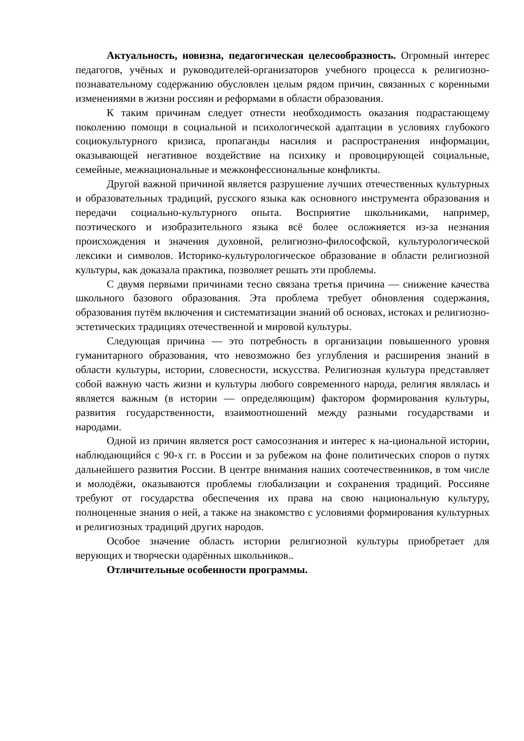Актуальность, новизна, педагогическая целесообразность. Огромный интерес педагогов, учёных и руководителей-организаторов учебного процесса к религиозно-познавательному содержанию обусловлен целым рядом причин, связанных с коренными изменениями в жизни россиян и реформами в области образования.
К таким причинам следует отнести необходимость оказания подрастающему поколению помощи в социальной и психологической адаптации в условиях глубокого социокультурного кризиса, пропаганды насилия и распространения информации, оказывающей негативное воздействие на психику и провоцирующей социальные, семейные, межнациональные и межконфессиональные конфликты.
Другой важной причиной является разрушение лучших отечественных культурных и образовательных традиций, русского языка как основного инструмента образования и передачи социально-культурного опыта. Восприятие школьниками, например, поэтического и изобразительного языка всё более осложняется из-за незнания происхождения и значения духовной, религиозно-философской, культурологической лексики и символов. Историко-культурологическое образование в области религиозной культуры, как доказала практика, позволяет решать эти проблемы.
С двумя первыми причинами тесно связана третья причина — снижение качества школьного базового образования. Эта проблема требует обновления содержания, образования путём включения и систематизации знаний об основах, истоках и религиозно-эстетических традициях отечественной и мировой культуры.
Следующая причина — это потребность в организации повышенного уровня гуманитарного образования, что невозможно без углубления и расширения знаний в области культуры, истории, словесности, искусства. Религиозная культура представляет собой важную часть жизни и культуры любого современного народа, религия являлась и является важным (в истории — определяющим) фактором формирования культуры, развития государственности, взаимоотношений между разными государствами и народами.
Одной из причин является рост самосознания и интерес к на-циональной истории, наблюдающийся с 90-х гг. в России и за рубежом на фоне политических споров о путях дальнейшего развития России. В центре внимания наших соотечественников, в том числе и молодёжи, оказываются проблемы глобализации и сохранения традиций. Россияне требуют от государства обеспечения их права на свою национальную культуру, полноценные знания о ней, а также на знакомство с условиями формирования культурных и религиозных традиций других народов.
Особое значение область истории религиозной культуры приобретает для верующих и творчески одарённых школьников..
Отличительные особенности программы.